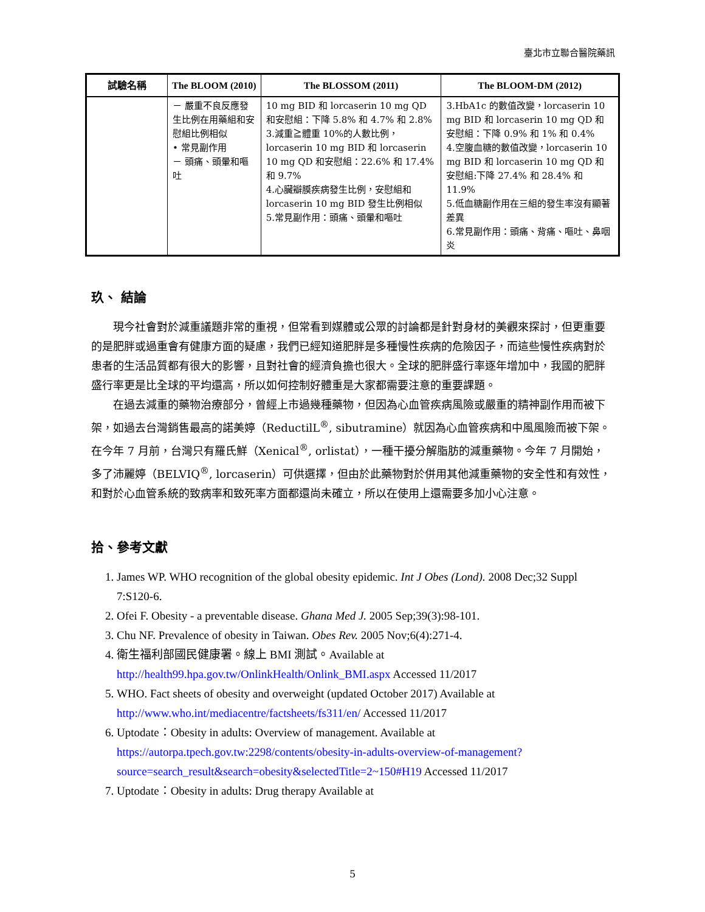臺北市立聯合醫院藥訊
| 試驗名稱 | The BLOOM (2010) | The BLOSSOM (2011) | The BLOOM-DM (2012) |
| --- | --- | --- | --- |
| | － 嚴重不良反應發生比例在用藥組和安慰組比例相似 • 常見副作用 － 頭痛、頭暈和嘔吐 | 10 mg BID 和 lorcaserin 10 mg QD 和安慰組：下降 5.8% 和 4.7% 和 2.8% 3.減重≧體重 10%的人數比例，lorcaserin 10 mg BID 和 lorcaserin 10 mg QD 和安慰組：22.6% 和 17.4% 和 9.7% 4.心臟瓣膜疾病發生比例，安慰組和 lorcaserin 10 mg BID 發生比例相似 5.常見副作用：頭痛、頭暈和嘔吐 | 3.HbA1c 的數值改變，lorcaserin 10 mg BID 和 lorcaserin 10 mg QD 和安慰組：下降 0.9% 和 1% 和 0.4% 4.空腹血糖的數值改變，lorcaserin 10 mg BID 和 lorcaserin 10 mg QD 和安慰組:下降 27.4% 和 28.4% 和 11.9% 5.低血糖副作用在三組的發生率沒有顯著差異 6.常見副作用：頭痛、背痛、嘔吐、鼻咽炎 |
玖、 結論
現今社會對於減重議題非常的重視，但常看到媒體或公眾的討論都是針對身材的美觀來探討，但更重要的是肥胖或過重會有健康方面的疑慮，我們已經知道肥胖是多種慢性疾病的危險因子，而這些慢性疾病對於患者的生活品質都有很大的影響，且對社會的經濟負擔也很大。全球的肥胖盛行率逐年增加中，我國的肥胖盛行率更是比全球的平均還高，所以如何控制好體重是大家都需要注意的重要課題。
在過去減重的藥物治療部分，曾經上市過幾種藥物，但因為心血管疾病風險或嚴重的精神副作用而被下架，如過去台灣銷售最高的諾美婷（ReductilL<sup>®</sup>, sibutramine）就因為心血管疾病和中風風險而被下架。在今年 7 月前，台灣只有羅氏鮮（Xenical<sup>®</sup>, orlistat），一種干擾分解脂肪的減重藥物。今年 7 月開始，多了沛麗婷（BELVIQ<sup>®</sup>, lorcaserin）可供選擇，但由於此藥物對於併用其他減重藥物的安全性和有效性，和對於心血管系統的致病率和致死率方面都還尚未確立，所以在使用上還需要多加小心注意。
拾、參考文獻
1. James WP. WHO recognition of the global obesity epidemic. Int J Obes (Lond). 2008 Dec;32 Suppl 7:S120-6.
2. Ofei F. Obesity - a preventable disease. Ghana Med J. 2005 Sep;39(3):98-101.
3. Chu NF. Prevalence of obesity in Taiwan. Obes Rev. 2005 Nov;6(4):271-4.
4. 衛生福利部國民健康署。線上 BMI 測試。Available at http://health99.hpa.gov.tw/OnlinkHealth/Onlink_BMI.aspx Accessed 11/2017
5. WHO. Fact sheets of obesity and overweight (updated October 2017) Available at http://www.who.int/mediacentre/factsheets/fs311/en/ Accessed 11/2017
6. Uptodate：Obesity in adults: Overview of management. Available at https://autorpa.tpech.gov.tw:2298/contents/obesity-in-adults-overview-of-management?source=search_result&search=obesity&selectedTitle=2~150#H19 Accessed 11/2017
7. Uptodate：Obesity in adults: Drug therapy Available at
5